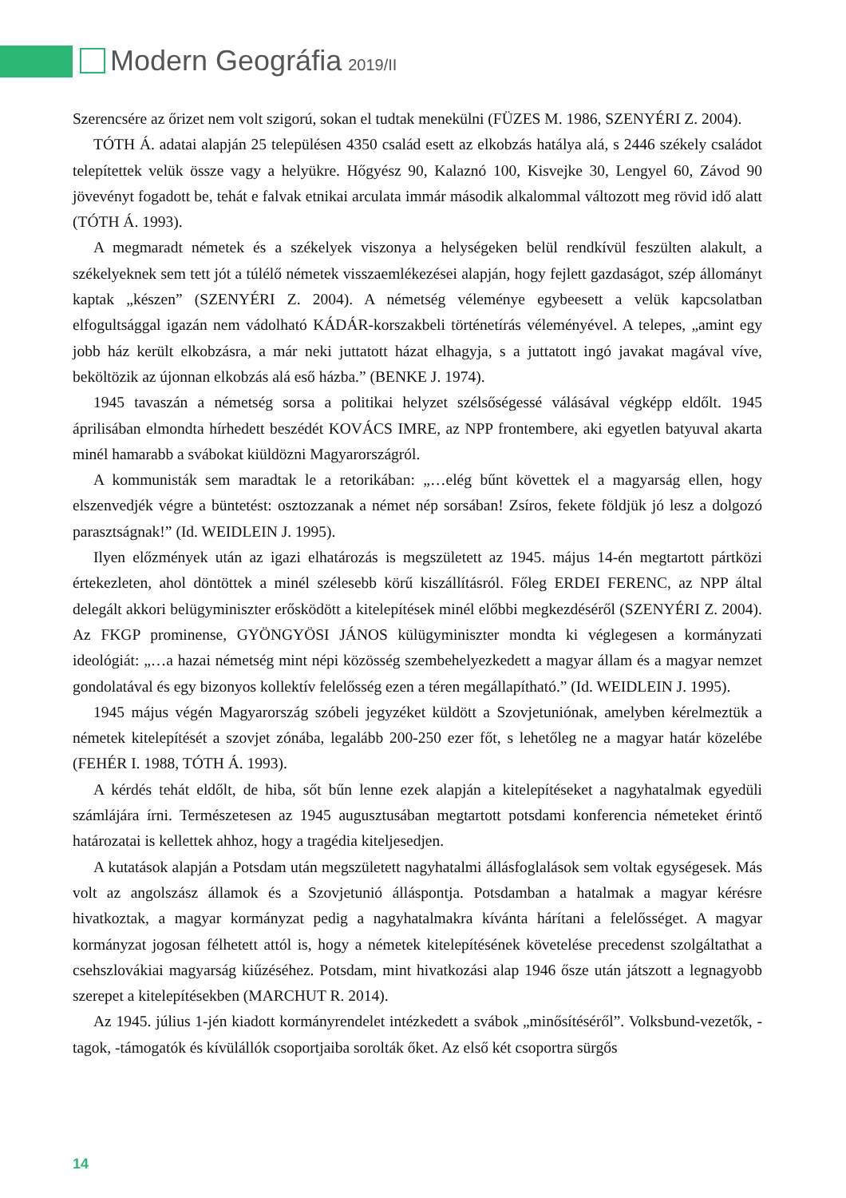Modern Geográfia 2019/II
Szerencsére az őrizet nem volt szigorú, sokan el tudtak menekülni (FÜZES M. 1986, SZENYÉRI Z. 2004).
TÓTH Á. adatai alapján 25 településen 4350 család esett az elkobzás hatálya alá, s 2446 székely családot telepítettek velük össze vagy a helyükre. Hőgyész 90, Kalaznó 100, Kisvejke 30, Lengyel 60, Závod 90 jövevényt fogadott be, tehát e falvak etnikai arculata immár második alkalommal változott meg rövid idő alatt (TÓTH Á. 1993).
A megmaradt németek és a székelyek viszonya a helységeken belül rendkívül feszülten alakult, a székelyeknek sem tett jót a túlélő németek visszaemlékezései alapján, hogy fejlett gazdaságot, szép állományt kaptak „készen” (SZENYÉRI Z. 2004). A németség véleménye egybeesett a velük kapcsolatban elfogultsággal igazán nem vádolható KÁDÁR-korszakbeli történetírás véleményével. A telepes, „amint egy jobb ház került elkobzásra, a már neki juttatott házat elhagyja, s a juttatott ingó javakat magával víve, beköltözik az újonnan elkobzás alá eső házba.” (BENKE J. 1974).
1945 tavaszán a németség sorsa a politikai helyzet szélsőségessé válásával végképp eldőlt. 1945 áprilisában elmondta hírhedett beszédét KOVÁCS IMRE, az NPP frontembere, aki egyetlen batyuval akarta minél hamarabb a svábokat kiüldözni Magyarországról.
A kommunisták sem maradtak le a retorikában: „…elég bűnt követtek el a magyarság ellen, hogy elszenvedjék végre a büntetést: osztozzanak a német nép sorsában! Zsíros, fekete földjük jó lesz a dolgozó parasztságnak!” (Id. WEIDLEIN J. 1995).
Ilyen előzmények után az igazi elhatározás is megszületett az 1945. május 14-én megtartott pártközi értekezleten, ahol döntöttek a minél szélesebb körű kiszállításról. Főleg ERDEI FERENC, az NPP által delegált akkori belügyminiszter erősködött a kitelepítések minél előbbi megkezdéséről (SZENYÉRI Z. 2004). Az FKGP prominense, GYÖNGYÖSI JÁNOS külügyminiszter mondta ki véglegesen a kormányzati ideológiát: „…a hazai németség mint népi közösség szembehelyezkedett a magyar állam és a magyar nemzet gondolatával és egy bizonyos kollektív felelősség ezen a téren megállapítható.” (Id. WEIDLEIN J. 1995).
1945 május végén Magyarország szóbeli jegyzéket küldött a Szovjetuniónak, amelyben kérelmeztük a németek kitelepítését a szovjet zónába, legalább 200-250 ezer főt, s lehetőleg ne a magyar határ közelébe (FEHÉR I. 1988, TÓTH Á. 1993).
A kérdés tehát eldőlt, de hiba, sőt bűn lenne ezek alapján a kitelepítéseket a nagyhatalmak egyedüli számlájára írni. Természetesen az 1945 augusztusában megtartott potsdami konferencia németeket érintő határozatai is kellettek ahhoz, hogy a tragédia kiteljesedjen.
A kutatások alapján a Potsdam után megszületett nagyhatalmi állásfoglalások sem voltak egységesek. Más volt az angolszász államok és a Szovjetunió álláspontja. Potsdamban a hatalmak a magyar kérésre hivatkoztak, a magyar kormányzat pedig a nagyhatalmakra kívánta hárítani a felelősséget. A magyar kormányzat jogosan félhetett attól is, hogy a németek kitelepítésének követelése precedenst szolgáltathat a csehszlovákiai magyarság kiűzéséhez. Potsdam, mint hivatkozási alap 1946 ősze után játszott a legnagyobb szerepet a kitelepítésekben (MARCHUT R. 2014).
Az 1945. július 1-jén kiadott kormányrendelet intézkedett a svábok „minősítéséről”. Volksbund-vezetők, -tagok, -támogatók és kívülállók csoportjaiba sorolták őket. Az első két csoportra sürgős
14